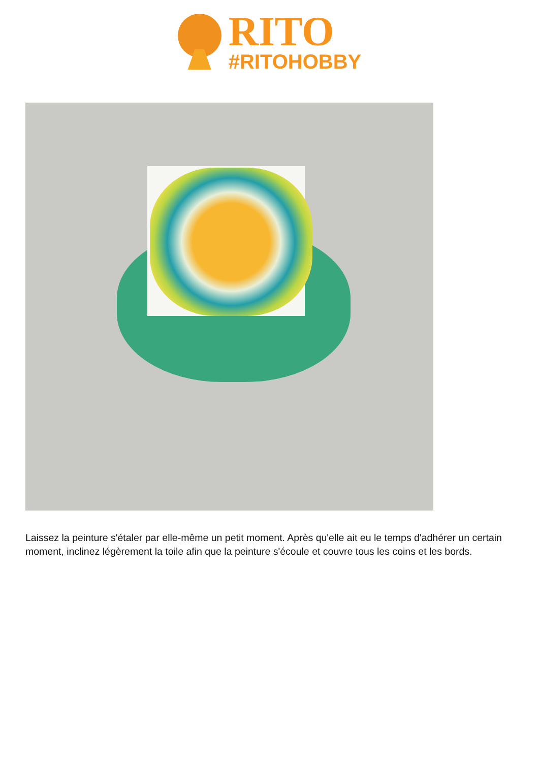RITO
#RITOHOBBY
Laissez la peinture s'étaler par elle-même un petit moment. Après qu'elle ait eu le temps d'adhérer un certain moment, inclinez légèrement la toile afin que la peinture s'écoule et couvre tous les coins et les bords.